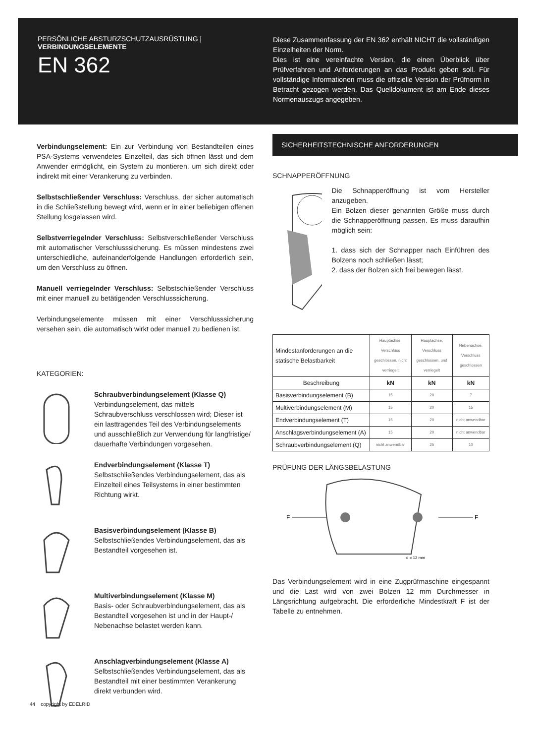PERSÖNLICHE ABSTURZSCHUTZAUSRÜSTUNG | VERBINDUNGSELEMENTE
EN 362
Diese Zusammenfassung der EN 362 enthält NICHT die vollständigen Einzelheiten der Norm.
Dies ist eine vereinfachte Version, die einen Überblick über Prüfverfahren und Anforderungen an das Produkt geben soll. Für vollständige Informationen muss die offizielle Version der Prüfnorm in Betracht gezogen werden. Das Quelldokument ist am Ende dieses Normenauszugs angegeben.
Verbindungselement: Ein zur Verbindung von Bestandteilen eines PSA-Systems verwendetes Einzelteil, das sich öffnen lässt und dem Anwender ermöglicht, ein System zu montieren, um sich direkt oder indirekt mit einer Verankerung zu verbinden.
Selbstschließender Verschluss: Verschluss, der sicher automatisch in die Schließstellung bewegt wird, wenn er in einer beliebigen offenen Stellung losgelassen wird.
Selbstverriegelnder Verschluss: Selbstverschließender Verschluss mit automatischer Verschlusssicherung. Es müssen mindestens zwei unterschiedliche, aufeinanderfolgende Handlungen erforderlich sein, um den Verschluss zu öffnen.
Manuell verriegelnder Verschluss: Selbstschließender Verschluss mit einer manuell zu betätigenden Verschlusssicherung.
Verbindungselemente müssen mit einer Verschlusssicherung versehen sein, die automatisch wirkt oder manuell zu bedienen ist.
KATEGORIEN:
Schraubverbindungselement (Klasse Q)
Verbindungselement, das mittels Schraubverschluss verschlossen wird; Dieser ist ein lasttragendes Teil des Verbindungselements und ausschließlich zur Verwendung für langfristige/ dauerhafte Verbindungen vorgesehen.
Endverbindungselement (Klasse T)
Selbstschließendes Verbindungselement, das als Einzelteil eines Teilsystems in einer bestimmten Richtung wirkt.
Basisverbindungselement (Klasse B)
Selbstschließendes Verbindungselement, das als Bestandteil vorgesehen ist.
Multiverbindungselement (Klasse M)
Basis- oder Schraubverbindungselement, das als Bestandteil vorgesehen ist und in der Haupt-/ Nebenachse belastet werden kann.
Anschlagverbindungselement (Klasse A)
Selbstschließendes Verbindungselement, das als Bestandteil mit einer bestimmten Verankerung direkt verbunden wird.
SICHERHEITSTECHNISCHE ANFORDERUNGEN
SCHNAPPERÖFFNUNG
Die Schnapperöffnung ist vom Hersteller anzugeben.
Ein Bolzen dieser genannten Größe muss durch die Schnapperöffnung passen. Es muss daraufhin möglich sein:
1. dass sich der Schnapper nach Einführen des Bolzens noch schließen lässt;
2. dass der Bolzen sich frei bewegen lässt.
| Mindestanforderungen an die statische Belastbarkeit | Hauptachse, Verschluss geschlossen, nicht verriegelt | Hauptachse, Verschluss geschlossen, und verriegelt | Nebenachse, Verschluss geschlossen |
| Beschreibung | kN | kN | kN |
| Basisverbindungselement (B) | 15 | 20 | 7 |
| Multiverbindungselement (M) | 15 | 20 | 15 |
| Endverbindungselement (T) | 15 | 20 | nicht anwendbar |
| Anschlagsverbindungselement (A) | 15 | 20 | nicht anwendbar |
| Schraubverbindungselement (Q) | nicht anwendbar | 25 | 10 |
PRÜFUNG DER LÄNGSBELASTUNG
F
F
d = 12 mm
Das Verbindungselement wird in eine Zugprüfmaschine eingespannt und die Last wird von zwei Bolzen 12 mm Durchmesser in Längsrichtung aufgebracht. Die erforderliche Mindestkraft F ist der Tabelle zu entnehmen.
44 copyright by EDELRID